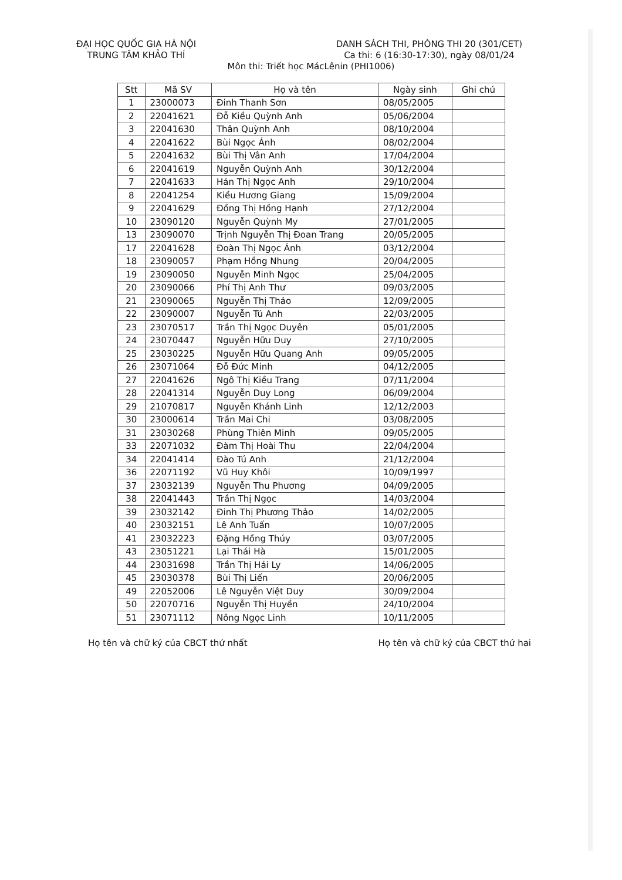ĐẠI HỌC QUỐC GIA HÀ NỘI
TRUNG TÂM KHẢO THÍ
DANH SÁCH THI, PHÒNG THI 20 (301/CET)
Ca thi: 6 (16:30-17:30), ngày 08/01/24
Môn thi: Triết học MácLênin (PHI1006)
| Stt | Mã SV | Họ và tên | Ngày sinh | Ghi chú |
| --- | --- | --- | --- | --- |
| 1 | 23000073 | Đinh Thanh Sơn | 08/05/2005 | |
| 2 | 22041621 | Đỗ Kiều Quỳnh Anh | 05/06/2004 | |
| 3 | 22041630 | Thân Quỳnh Anh | 08/10/2004 | |
| 4 | 22041622 | Bùi Ngọc Ánh | 08/02/2004 | |
| 5 | 22041632 | Bùi Thị Vân Anh | 17/04/2004 | |
| 6 | 22041619 | Nguyễn Quỳnh Anh | 30/12/2004 | |
| 7 | 22041633 | Hán Thị Ngọc Anh | 29/10/2004 | |
| 8 | 22041254 | Kiều Hương Giang | 15/09/2004 | |
| 9 | 22041629 | Đồng Thị Hồng Hạnh | 27/12/2004 | |
| 10 | 23090120 | Nguyễn Quỳnh My | 27/01/2005 | |
| 13 | 23090070 | Trịnh Nguyễn Thị Đoan Trang | 20/05/2005 | |
| 17 | 22041628 | Đoàn Thị Ngọc Ánh | 03/12/2004 | |
| 18 | 23090057 | Phạm Hồng Nhung | 20/04/2005 | |
| 19 | 23090050 | Nguyễn Minh Ngọc | 25/04/2005 | |
| 20 | 23090066 | Phí Thị Anh Thư | 09/03/2005 | |
| 21 | 23090065 | Nguyễn Thị Thảo | 12/09/2005 | |
| 22 | 23090007 | Nguyễn Tú Anh | 22/03/2005 | |
| 23 | 23070517 | Trần Thị Ngọc Duyên | 05/01/2005 | |
| 24 | 23070447 | Nguyễn Hữu Duy | 27/10/2005 | |
| 25 | 23030225 | Nguyễn Hữu Quang Anh | 09/05/2005 | |
| 26 | 23071064 | Đỗ Đức Minh | 04/12/2005 | |
| 27 | 22041626 | Ngô Thị Kiều Trang | 07/11/2004 | |
| 28 | 22041314 | Nguyễn Duy Long | 06/09/2004 | |
| 29 | 21070817 | Nguyễn Khánh Linh | 12/12/2003 | |
| 30 | 23000614 | Trần Mai Chi | 03/08/2005 | |
| 31 | 23030268 | Phùng Thiên Minh | 09/05/2005 | |
| 33 | 22071032 | Đàm Thị Hoài Thu | 22/04/2004 | |
| 34 | 22041414 | Đào Tú Anh | 21/12/2004 | |
| 36 | 22071192 | Vũ Huy Khôi | 10/09/1997 | |
| 37 | 23032139 | Nguyễn Thu Phương | 04/09/2005 | |
| 38 | 22041443 | Trần Thị Ngọc | 14/03/2004 | |
| 39 | 23032142 | Đinh Thị Phương Thảo | 14/02/2005 | |
| 40 | 23032151 | Lê Anh Tuấn | 10/07/2005 | |
| 41 | 23032223 | Đặng Hồng Thúy | 03/07/2005 | |
| 43 | 23051221 | Lại Thái Hà | 15/01/2005 | |
| 44 | 23031698 | Trần Thị Hải Ly | 14/06/2005 | |
| 45 | 23030378 | Bùi Thị Liến | 20/06/2005 | |
| 49 | 22052006 | Lê Nguyễn Việt Duy | 30/09/2004 | |
| 50 | 22070716 | Nguyễn Thị Huyền | 24/10/2004 | |
| 51 | 23071112 | Nông Ngọc Linh | 10/11/2005 | |
Họ tên và chữ ký của CBCT thứ nhất
Họ tên và chữ ký của CBCT thứ hai